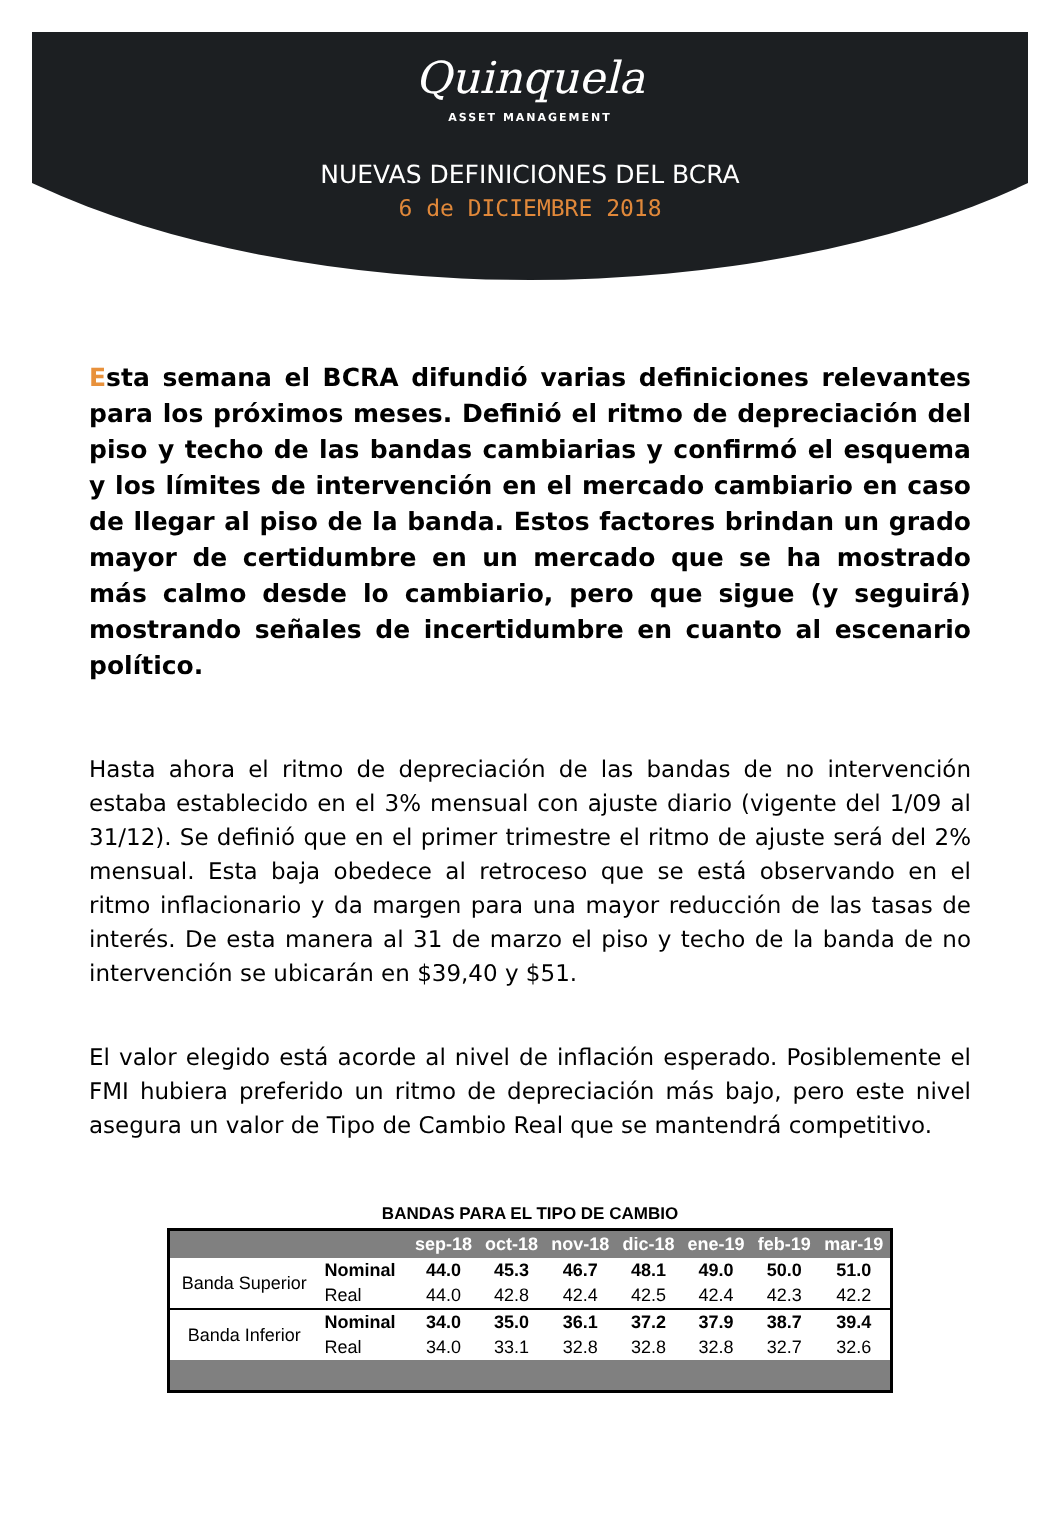Quinquela
ASSET MANAGEMENT
NUEVAS DEFINICIONES DEL BCRA
6 de DICIEMBRE 2018
Esta semana el BCRA difundió varias definiciones relevantes para los próximos meses. Definió el ritmo de depreciación del piso y techo de las bandas cambiarias y confirmó el esquema y los límites de intervención en el mercado cambiario en caso de llegar al piso de la banda. Estos factores brindan un grado mayor de certidumbre en un mercado que se ha mostrado más calmo desde lo cambiario, pero que sigue (y seguirá) mostrando señales de incertidumbre en cuanto al escenario político.
Hasta ahora el ritmo de depreciación de las bandas de no intervención estaba establecido en el 3% mensual con ajuste diario (vigente del 1/09 al 31/12). Se definió que en el primer trimestre el ritmo de ajuste será del 2% mensual. Esta baja obedece al retroceso que se está observando en el ritmo inflacionario y da margen para una mayor reducción de las tasas de interés. De esta manera al 31 de marzo el piso y techo de la banda de no intervención se ubicarán en $39,40 y $51.
El valor elegido está acorde al nivel de inflación esperado. Posiblemente el FMI hubiera preferido un ritmo de depreciación más bajo, pero este nivel asegura un valor de Tipo de Cambio Real que se mantendrá competitivo.
BANDAS PARA EL TIPO DE CAMBIO
| | | sep-18 | oct-18 | nov-18 | dic-18 | ene-19 | feb-19 | mar-19 |
| --- | --- | --- | --- | --- | --- | --- | --- | --- |
| Banda Superior | Nominal | 44.0 | 45.3 | 46.7 | 48.1 | 49.0 | 50.0 | 51.0 |
| | Real | 44.0 | 42.8 | 42.4 | 42.5 | 42.4 | 42.3 | 42.2 |
| Banda Inferior | Nominal | 34.0 | 35.0 | 36.1 | 37.2 | 37.9 | 38.7 | 39.4 |
| | Real | 34.0 | 33.1 | 32.8 | 32.8 | 32.8 | 32.7 | 32.6 |